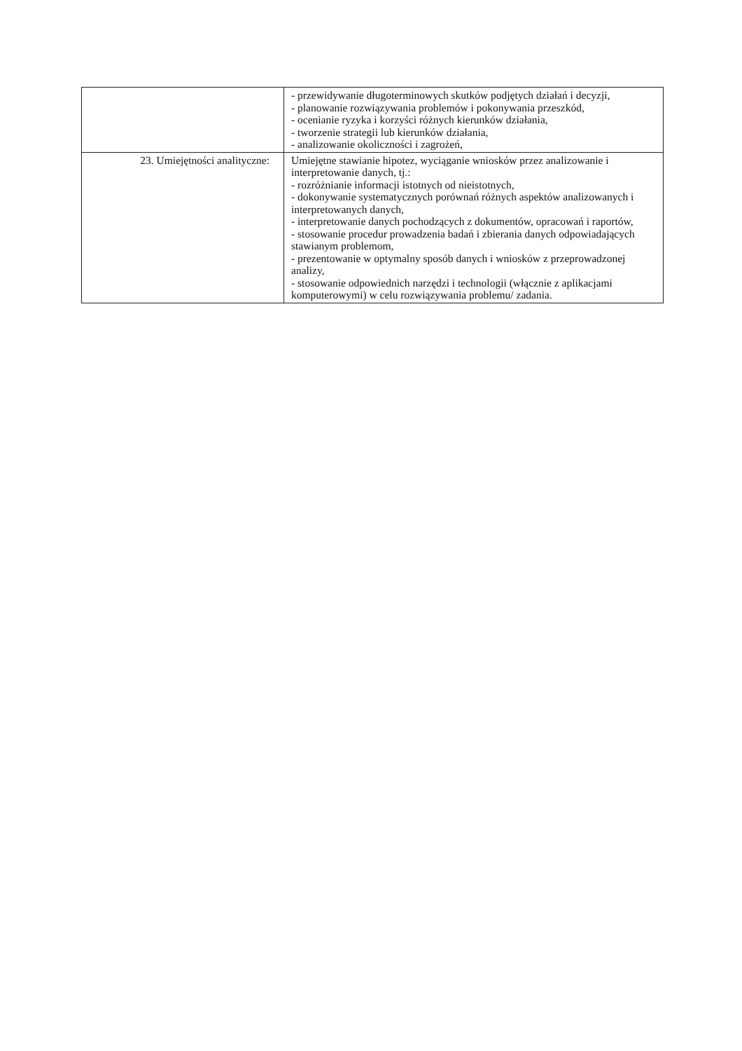| | - przewidywanie długoterminowych skutków podjętych działań i decyzji, - planowanie rozwiązywania problemów i pokonywania przeszkód, - ocenianie ryzyka i korzyści różnych kierunków działania, - tworzenie strategii lub kierunków działania, - analizowanie okoliczności i zagrożeń, |
| 23. Umiejętności analityczne: | Umiejętne stawianie hipotez, wyciąganie wniosków przez analizowanie i interpretowanie danych, tj.: - rozróżnianie informacji istotnych od nieistotnych, - dokonywanie systematycznych porównań różnych aspektów analizowanych i interpretowanych danych, - interpretowanie danych pochodzących z dokumentów, opracowań i raportów, - stosowanie procedur prowadzenia badań i zbierania danych odpowiadających stawianym problemom, - prezentowanie w optymalny sposób danych i wniosków z przeprowadzonej analizy, - stosowanie odpowiednich narzędzi i technologii (włącznie z aplikacjami komputerowymi) w celu rozwiązywania problemu/ zadania. |